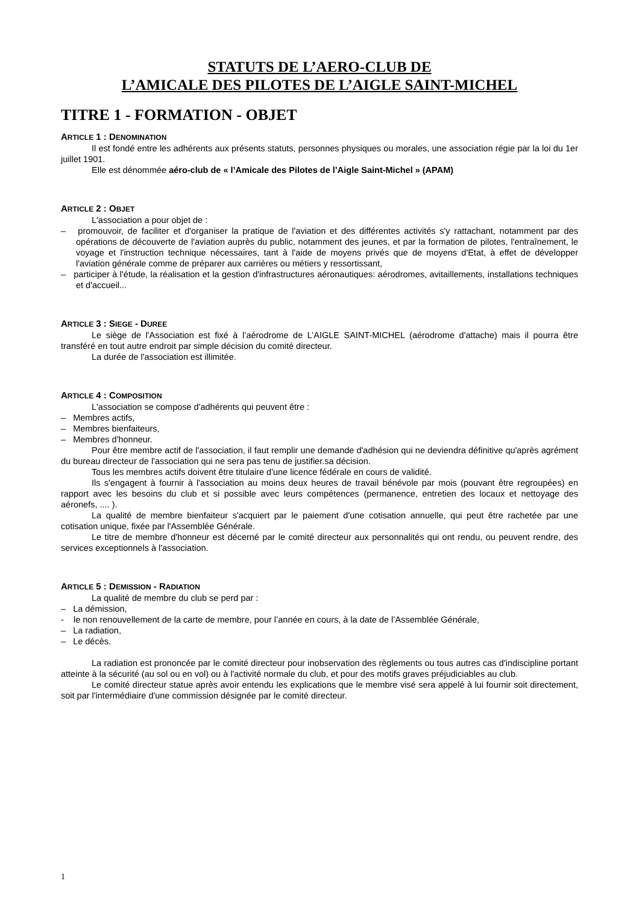STATUTS DE L’AERO-CLUB DE
L’AMICALE DES PILOTES DE L’AIGLE SAINT-MICHEL
TITRE 1 - FORMATION - OBJET
ARTICLE 1 : DENOMINATION
Il est fondé entre les adhérents aux présents statuts, personnes physiques ou morales, une association régie par la loi du 1er juillet 1901.
Elle est dénommée aéro-club de « l’Amicale des Pilotes de l’Aigle Saint-Michel » (APAM)
ARTICLE 2 : OBJET
L'association a pour objet de :
– promouvoir, de faciliter et d'organiser la pratique de l'aviation et des différentes activités s'y rattachant, notamment par des opérations de découverte de l'aviation auprès du public, notamment des jeunes, et par la formation de pilotes, l'entraînement, le voyage et l'instruction technique nécessaires, tant à l'aide de moyens privés que de moyens d'Etat, à effet de développer l'aviation générale comme de préparer aux carrières ou métiers y ressortissant,
– participer à l'étude, la réalisation et la gestion d'infrastructures aéronautiques: aérodromes, avitaillements, installations techniques et d'accueil...
ARTICLE 3 : SIEGE - DUREE
Le siège de l'Association est fixé à l’aérodrome de L’AIGLE SAINT-MICHEL (aérodrome d'attache) mais il pourra être transféré en tout autre endroit par simple décision du comité directeur.
La durée de l'association est illimitée.
ARTICLE 4 : COMPOSITION
L'association se compose d'adhérents qui peuvent être :
– Membres actifs,
– Membres bienfaiteurs,
– Membres d'honneur.
Pour être membre actif de l'association, il faut remplir une demande d'adhésion qui ne deviendra définitive qu'après agrément du bureau directeur de l'association qui ne sera pas tenu de justifier.sa décision.
Tous les membres actifs doivent être titulaire d'une licence fédérale en cours de validité.
Ils s'engagent à fournir à l'association au moins deux heures de travail bénévole par mois (pouvant être regroupées) en rapport avec les besoins du club et si possible avec leurs compétences (permanence, entretien des locaux et nettoyage des aéronefs, .... ).
La qualité de membre bienfaiteur s'acquiert par le paiement d'une cotisation annuelle, qui peut être rachetée par une cotisation unique, fixée par l'Assemblée Générale.
Le titre de membre d'honneur est décerné par le comité directeur aux personnalités qui ont rendu, ou peuvent rendre, des services exceptionnels à l'association.
ARTICLE 5 : DEMISSION - RADIATION
La qualité de membre du club se perd par :
– La démission,
- le non renouvellement de la carte de membre, pour l’année en cours, à la date de l’Assemblée Générale,
– La radiation,
– Le décès.
La radiation est prononcée par le comité directeur pour inobservation des règlements ou tous autres cas d'indiscipline portant atteinte à la sécurité (au sol ou en vol) ou à l'activité normale du club, et pour des motifs graves préjudiciables au club.
Le comité directeur statue après avoir entendu les explications que le membre visé sera appelé à lui fournir soit directement, soit par l'intermédiaire d'une commission désignée par le comité directeur.
1